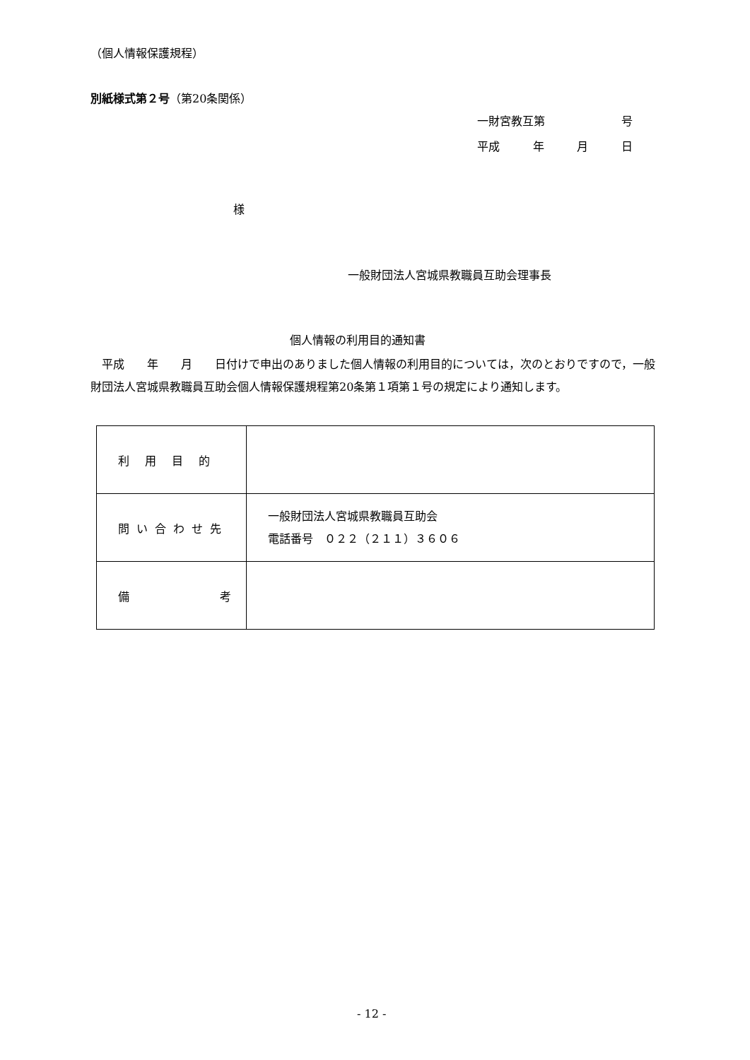（個人情報保護規程）
別紙様式第２号（第20条関係）
一財宮教互第 号
平成 年 月 日
様
一般財団法人宮城県教職員互助会理事長
個人情報の利用目的通知書
　平成　　年　　月　　日付けで申出のありました個人情報の利用目的については，次のとおりですので，一般財団法人宮城県教職員互助会個人情報保護規程第20条第１項第１号の規定により通知します。
| 利用目的 | |
| 問い合わせ先 | 一般財団法人宮城県教職員互助会 電話番号 ０２２（２１１）３６０６ |
| 備 考 | |
- 12 -